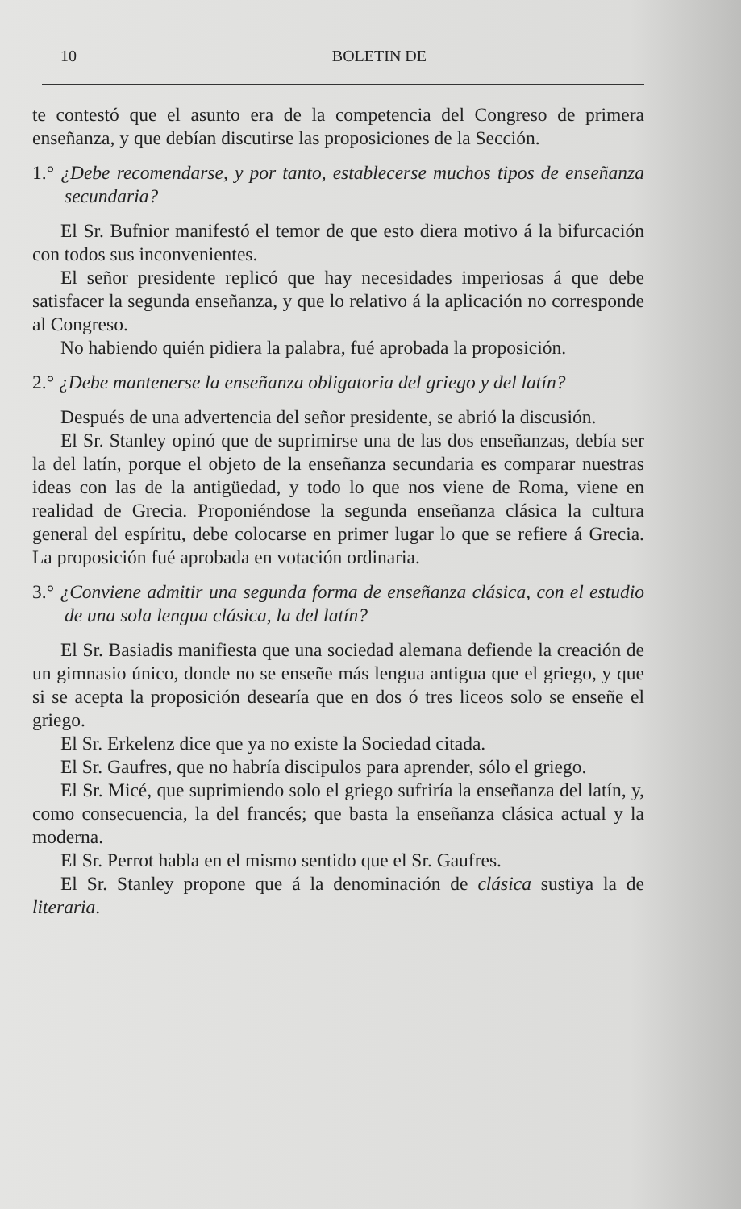10 BOLETIN DE
te contestó que el asunto era de la competencia del Congreso de primera enseñanza, y que debían discutirse las proposiciones de la Sección.
1.° ¿Debe recomendarse, y por tanto, establecerse muchos tipos de enseñanza secundaria?
El Sr. Bufnior manifestó el temor de que esto diera motivo á la bifurcación con todos sus inconvenientes.
El señor presidente replicó que hay necesidades imperiosas á que debe satisfacer la segunda enseñanza, y que lo relativo á la aplicación no corresponde al Congreso.
No habiendo quién pidiera la palabra, fué aprobada la proposición.
2.° ¿Debe mantenerse la enseñanza obligatoria del griego y del latín?
Después de una advertencia del señor presidente, se abrió la discusión.
El Sr. Stanley opinó que de suprimirse una de las dos enseñanzas, debía ser la del latín, porque el objeto de la enseñanza secundaria es comparar nuestras ideas con las de la antigüedad, y todo lo que nos viene de Roma, viene en realidad de Grecia. Proponiéndose la segunda enseñanza clásica la cultura general del espíritu, debe colocarse en primer lugar lo que se refiere á Grecia. La proposición fué aprobada en votación ordinaria.
3.° ¿Conviene admitir una segunda forma de enseñanza clásica, con el estudio de una sola lengua clásica, la del latín?
El Sr. Basiadis manifiesta que una sociedad alemana defiende la creación de un gimnasio único, donde no se enseñe más lengua antigua que el griego, y que si se acepta la proposición desearía que en dos ó tres liceos solo se enseñe el griego.
El Sr. Erkelenz dice que ya no existe la Sociedad citada.
El Sr. Gaufres, que no habría discipulos para aprender, sólo el griego.
El Sr. Micé, que suprimiendo solo el griego sufriría la enseñanza del latín, y, como consecuencia, la del francés; que basta la enseñanza clásica actual y la moderna.
El Sr. Perrot habla en el mismo sentido que el Sr. Gaufres.
El Sr. Stanley propone que á la denominación de clásica sustiya la de literaria.